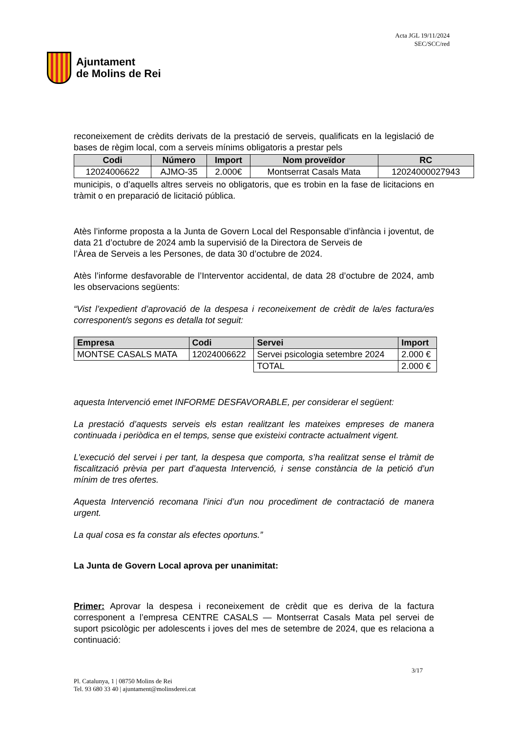Ajuntament
de Molins de Rei
Acta JGL 19/11/2024
SEC/SCC/red
reconeixement de crèdits derivats de la prestació de serveis, qualificats en la legislació de bases de règim local, com a serveis mínims obligatoris a prestar pels
| Codi | Número | Import | Nom proveïdor | RC |
| --- | --- | --- | --- | --- |
| 12024006622 | AJMO-35 | 2.000€ | Montserrat Casals Mata | 12024000027943 |
municipis, o d’aquells altres serveis no obligatoris, que es trobin en la fase de licitacions en tràmit o en preparació de licitació pública.
Atès l’informe proposta a la Junta de Govern Local del Responsable d’infància i joventut, de data 21 d’octubre de 2024 amb la supervisió de la Directora de Serveis de
l’Àrea de Serveis a les Persones, de data 30 d’octubre de 2024.
Atès l’informe desfavorable de l’Interventor accidental, de data 28 d’octubre de 2024, amb les observacions següents:
“Vist l’expedient d’aprovació de la despesa i reconeixement de crèdit de la/es factura/es corresponent/s segons es detalla tot seguit:
| Empresa | Codi | Servei | Import |
| --- | --- | --- | --- |
| MONTSE CASALS MATA | 12024006622 | Servei psicologia setembre 2024 | 2.000 € |
| | | TOTAL | 2.000 € |
aquesta Intervenció emet INFORME DESFAVORABLE, per considerar el següent:
La prestació d’aquests serveis els estan realitzant les mateixes empreses de manera continuada i periòdica en el temps, sense que existeixi contracte actualment vigent.
L’execució del servei i per tant, la despesa que comporta, s’ha realitzat sense el tràmit de fiscalització prèvia per part d’aquesta Intervenció, i sense constància de la petició d’un mínim de tres ofertes.
Aquesta Intervenció recomana l’inici d’un nou procediment de contractació de manera urgent.
La qual cosa es fa constar als efectes oportuns.”
La Junta de Govern Local aprova per unanimitat:
Primer: Aprovar la despesa i reconeixement de crèdit que es deriva de la factura corresponent a l’empresa CENTRE CASALS — Montserrat Casals Mata pel servei de suport psicològic per adolescents i joves del mes de setembre de 2024, que es relaciona a continuació:
3/17
Pl. Catalunya, 1 | 08750 Molins de Rei
Tel. 93 680 33 40 | ajuntament@molinsderei.cat